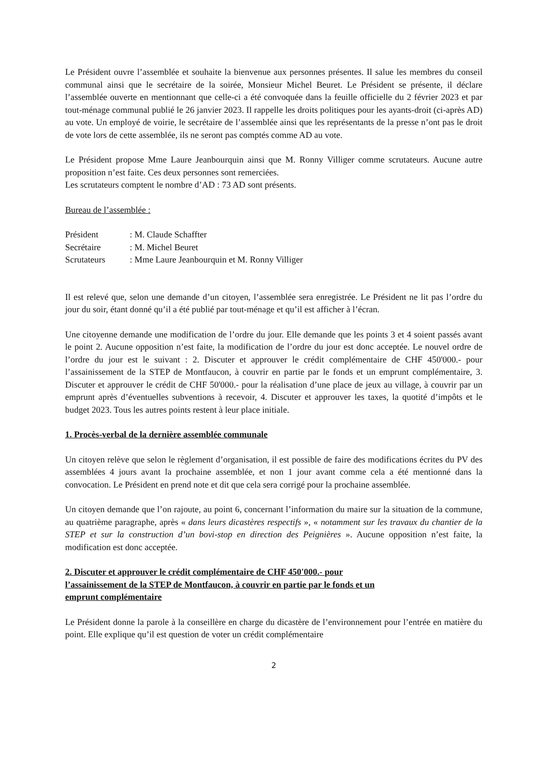Le Président ouvre l’assemblée et souhaite la bienvenue aux personnes présentes. Il salue les membres du conseil communal ainsi que le secrétaire de la soirée, Monsieur Michel Beuret. Le Président se présente, il déclare l’assemblée ouverte en mentionnant que celle-ci a été convoquée dans la feuille officielle du 2 février 2023 et par tout-ménage communal publié le 26 janvier 2023. Il rappelle les droits politiques pour les ayants-droit (ci-après AD) au vote. Un employé de voirie, le secrétaire de l’assemblée ainsi que les représentants de la presse n’ont pas le droit de vote lors de cette assemblée, ils ne seront pas comptés comme AD au vote.
Le Président propose Mme Laure Jeanbourquin ainsi que M. Ronny Villiger comme scrutateurs. Aucune autre proposition n’est faite. Ces deux personnes sont remerciées.
Les scrutateurs comptent le nombre d’AD : 73 AD sont présents.
Bureau de l’assemblée :
Président: M. Claude Schaffter
Secrétaire: M. Michel Beuret
Scrutateurs: Mme Laure Jeanbourquin et M. Ronny Villiger
Il est relevé que, selon une demande d’un citoyen, l’assemblée sera enregistrée. Le Président ne lit pas l’ordre du jour du soir, étant donné qu’il a été publié par tout-ménage et qu’il est afficher à l’écran.
Une citoyenne demande une modification de l’ordre du jour. Elle demande que les points 3 et 4 soient passés avant le point 2. Aucune opposition n’est faite, la modification de l’ordre du jour est donc acceptée. Le nouvel ordre de l’ordre du jour est le suivant : 2. Discuter et approuver le crédit complémentaire de CHF 450'000.- pour l’assainissement de la STEP de Montfaucon, à couvrir en partie par le fonds et un emprunt complémentaire, 3. Discuter et approuver le crédit de CHF 50'000.- pour la réalisation d’une place de jeux au village, à couvrir par un emprunt après d’éventuelles subventions à recevoir, 4. Discuter et approuver les taxes, la quotité d’impôts et le budget 2023. Tous les autres points restent à leur place initiale.
1. Procès-verbal de la dernière assemblée communale
Un citoyen relève que selon le règlement d’organisation, il est possible de faire des modifications écrites du PV des assemblées 4 jours avant la prochaine assemblée, et non 1 jour avant comme cela a été mentionné dans la convocation. Le Président en prend note et dit que cela sera corrigé pour la prochaine assemblée.
Un citoyen demande que l’on rajoute, au point 6, concernant l’information du maire sur la situation de la commune, au quatrième paragraphe, après « dans leurs dicastères respectifs », « notamment sur les travaux du chantier de la STEP et sur la construction d’un bovi-stop en direction des Peignières ». Aucune opposition n’est faite, la modification est donc acceptée.
2. Discuter et approuver le crédit complémentaire de CHF 450'000.- pour
l’assainissement de la STEP de Montfaucon, à couvrir en partie par le fonds et un
emprunt complémentaire
Le Président donne la parole à la conseillère en charge du dicastère de l’environnement pour l’entrée en matière du point. Elle explique qu’il est question de voter un crédit complémentaire
2